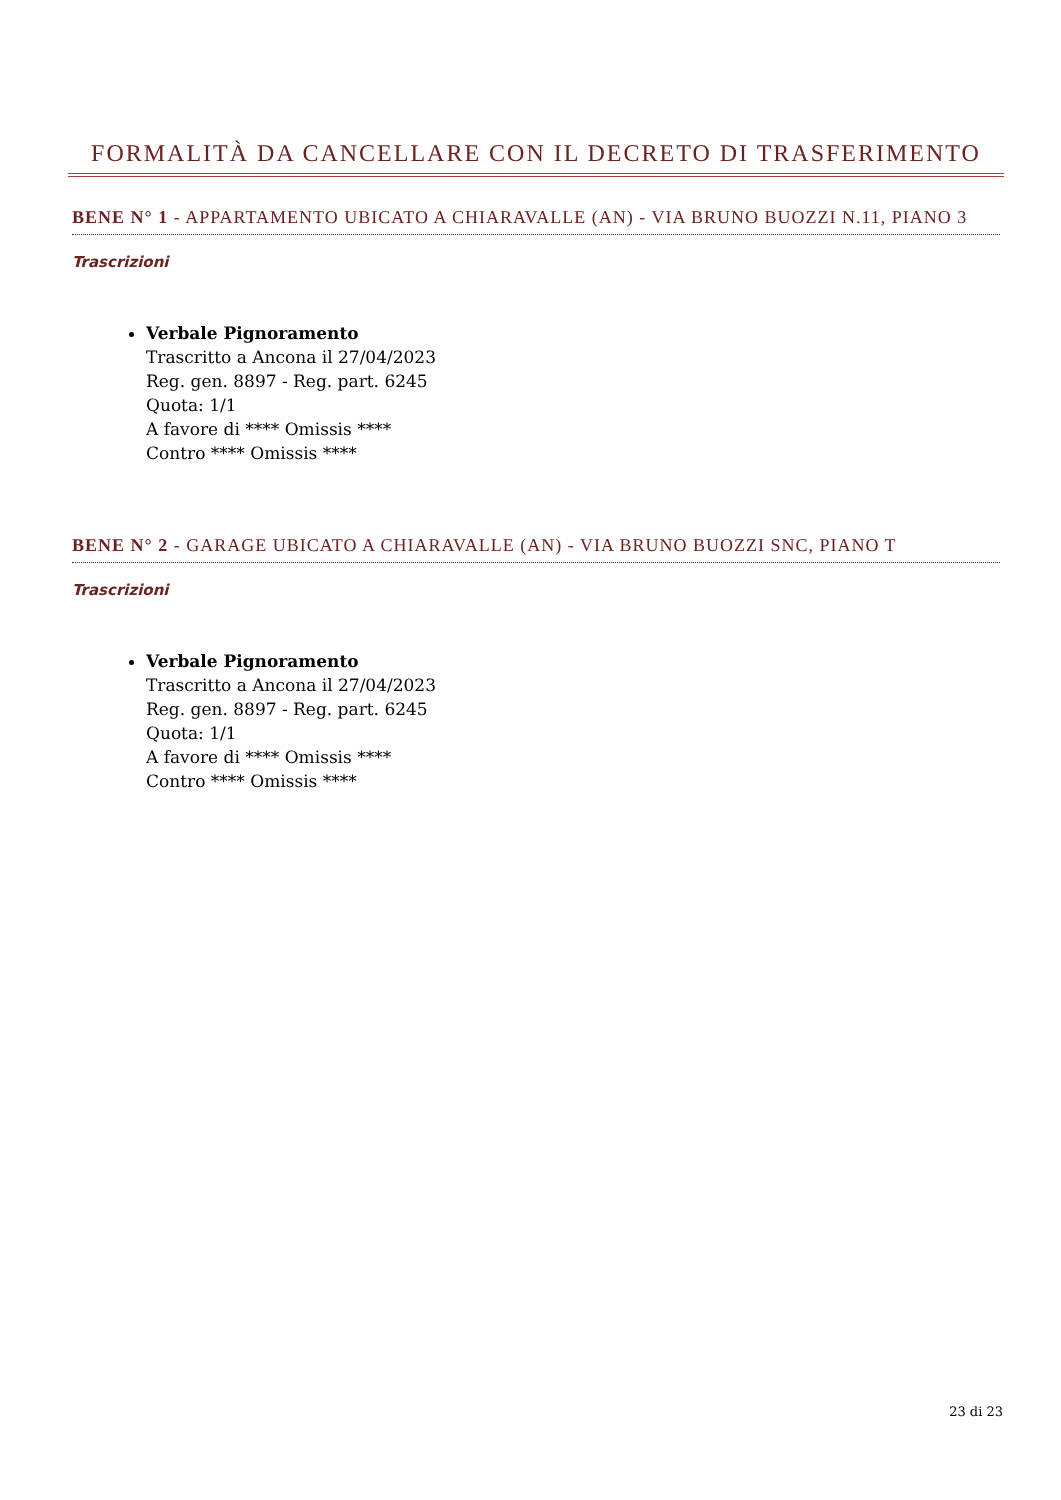FORMALITÀ DA CANCELLARE CON IL DECRETO DI TRASFERIMENTO
BENE N° 1 - APPARTAMENTO UBICATO A CHIARAVALLE (AN) - VIA BRUNO BUOZZI N.11, PIANO 3
Trascrizioni
Verbale Pignoramento
Trascritto a Ancona il 27/04/2023
Reg. gen. 8897 - Reg. part. 6245
Quota: 1/1
A favore di **** Omissis ****
Contro **** Omissis ****
BENE N° 2 - GARAGE UBICATO A CHIARAVALLE (AN) - VIA BRUNO BUOZZI SNC, PIANO T
Trascrizioni
Verbale Pignoramento
Trascritto a Ancona il 27/04/2023
Reg. gen. 8897 - Reg. part. 6245
Quota: 1/1
A favore di **** Omissis ****
Contro **** Omissis ****
23 di 23